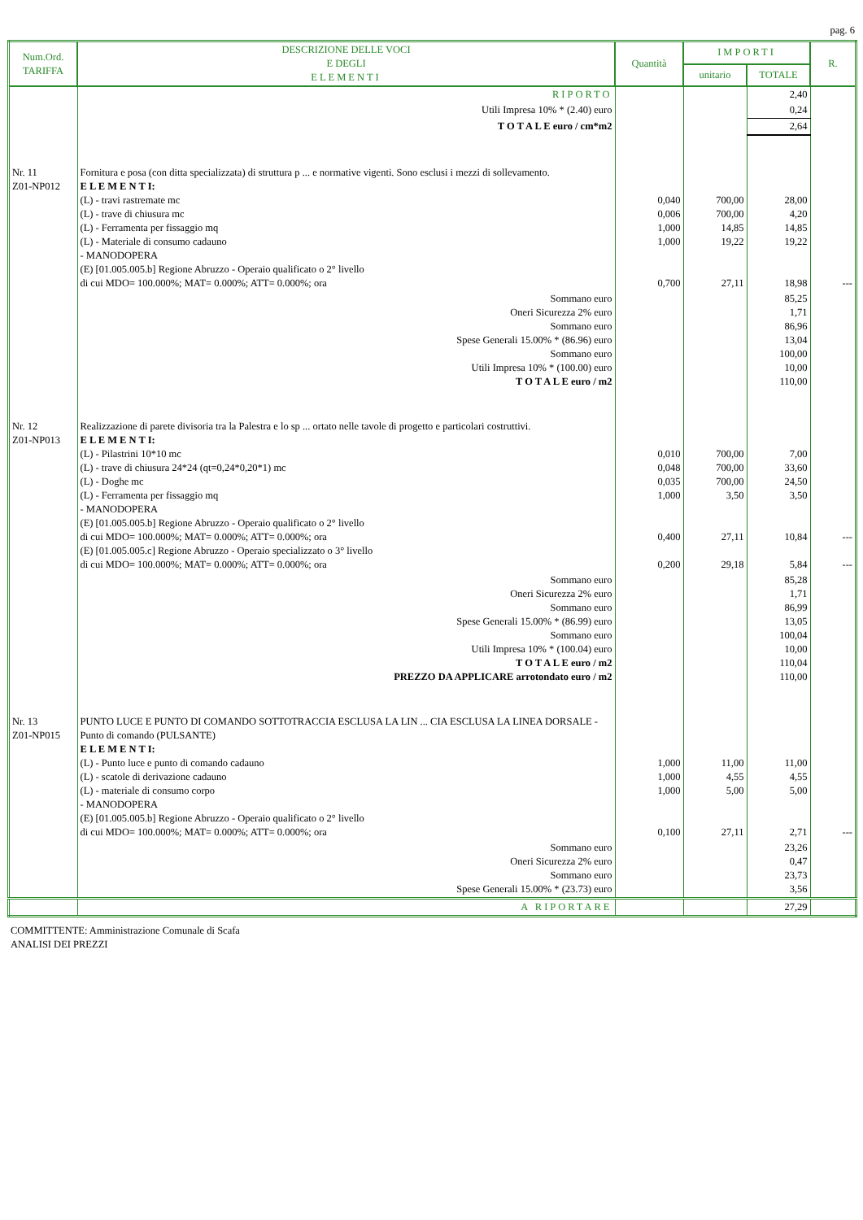pag. 6
| Num.Ord. TARIFFA | DESCRIZIONE DELLE VOCI E DEGLI ELEMENTI | Quantità | IMPORTI | | R. |
| --- | --- | --- | --- | --- | --- |
| | | | unitario | TOTALE | |
| | RIPORTO | | | 2,40 | |
| | Utili Impresa 10% * (2.40) euro | | | 0,24 | |
| | T O T A L E euro / cm*m2 | | | 2,64 | |
| Nr. 11 Z01-NP012 | Fornitura e posa (con ditta specializzata) di struttura p ... e normative vigenti. Sono esclusi i mezzi di sollevamento. E L E M E N T I: (L) - travi rastremate mc (L) - trave di chiusura mc (L) - Ferramenta per fissaggio mq (L) - Materiale di consumo cadauno - MANODOPERA (E) [01.005.005.b] Regione Abruzzo - Operaio qualificato o 2° livello di cui MDO= 100.000%; MAT= 0.000%; ATT= 0.000%; ora | 0,040 0,006 1,000 1,000 0,700 | 700,00 700,00 14,85 19,22 27,11 | 28,00 4,20 14,85 19,22 18,98 | --- |
| | Sommano euro Oneri Sicurezza 2% euro Sommano euro Spese Generali 15.00% * (86.96) euro Sommano euro Utili Impresa 10% * (100.00) euro T O T A L E euro / m2 | | | 85,25 1,71 86,96 13,04 100,00 10,00 110,00 | |
| Nr. 12 Z01-NP013 | Realizzazione di parete divisoria tra la Palestra e lo sp ... ortato nelle tavole di progetto e particolari costruttivi. E L E M E N T I: (L) - Pilastrini 10*10 mc (L) - trave di chiusura 24*24 (qt=0,24*0,20*1) mc (L) - Doghe mc (L) - Ferramenta per fissaggio mq - MANODOPERA (E) [01.005.005.b] Regione Abruzzo - Operaio qualificato o 2° livello di cui MDO= 100.000%; MAT= 0.000%; ATT= 0.000%; ora (E) [01.005.005.c] Regione Abruzzo - Operaio specializzato o 3° livello di cui MDO= 100.000%; MAT= 0.000%; ATT= 0.000%; ora | 0,010 0,048 0,035 1,000 0,400 0,200 | 700,00 700,00 700,00 3,50 27,11 29,18 | 7,00 33,60 24,50 3,50 10,84 5,84 | --- --- |
| | Sommano euro Oneri Sicurezza 2% euro Sommano euro Spese Generali 15.00% * (86.99) euro Sommano euro Utili Impresa 10% * (100.04) euro T O T A L E euro / m2 PREZZO DA APPLICARE arrotondato euro / m2 | | | 85,28 1,71 86,99 13,05 100,04 10,00 110,04 110,00 | |
| Nr. 13 Z01-NP015 | PUNTO LUCE E PUNTO DI COMANDO SOTTOTRACCIA ESCLUSA LA LIN ... CIA ESCLUSA LA LINEA DORSALE - Punto di comando (PULSANTE) E L E M E N T I: (L) - Punto luce e punto di comando cadauno (L) - scatole di derivazione cadauno (L) - materiale di consumo corpo - MANODOPERA (E) [01.005.005.b] Regione Abruzzo - Operaio qualificato o 2° livello di cui MDO= 100.000%; MAT= 0.000%; ATT= 0.000%; ora | 1,000 1,000 1,000 0,100 | 11,00 4,55 5,00 27,11 | 11,00 4,55 5,00 2,71 | --- |
| | Sommano euro Oneri Sicurezza 2% euro Sommano euro Spese Generali 15.00% * (23.73) euro | | | 23,26 0,47 23,73 3,56 | |
| | A RIPORTARE | | | 27,29 | |
COMMITTENTE: Amministrazione Comunale di Scafa
ANALISI DEI PREZZI